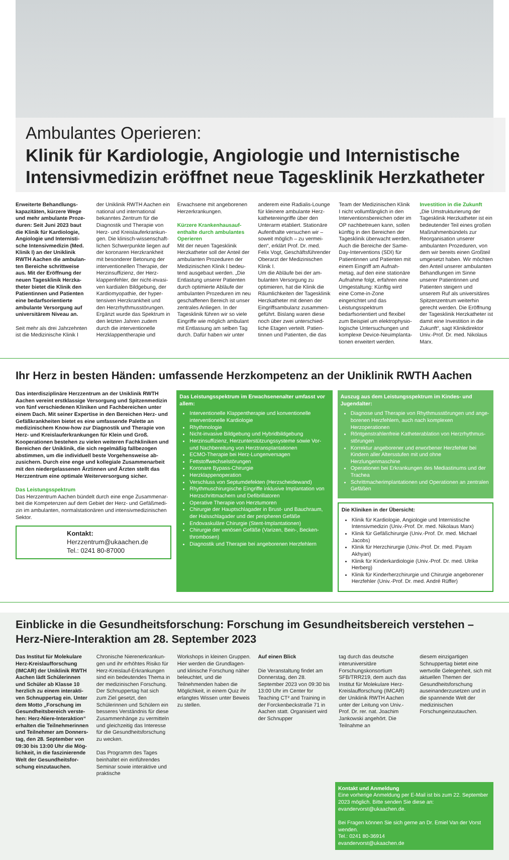Ambulantes Operieren:
Klinik für Kardiologie, Angiologie und Internistische Intensivmedizin eröffnet neue Tagesklinik Herzkatheter
Erweiterte Behandlungs­kapazitäten, kürzere Wege und mehr ambulante Proze­duren: Seit Juni 2023 baut die Klinik für Kardiologie, Angiologie und Internisti­sche Intensivmedizin (Med. Klinik I) an der Uniklinik RWTH Aachen die ambulan­ten Bereiche schrittweise aus. Mit der Eröffnung der neuen Tagesklinik Herzka­theter bietet die Klinik den Patientinnen und Patienten eine bedarfsorientierte ambulante Versorgung auf universitärem Niveau an.
Seit mehr als drei Jahrzehnten ist die Medizinische Klinik I
der Uniklinik RWTH Aachen ein national und international bekanntes Zentrum für die Diagnostik und Therapie von Herz- und Kreislauferkrankun­gen. Die klinisch-wissenschaft­lichen Schwerpunkte liegen auf der koronaren Herzkrankheit mit besonderer Betonung der interventionellen Therapie, der Herzinsuffizienz, der Herz­klappenfehler, der nicht-invasi­ven kardialen Bildgebung, der Kardiomyopathie, der hyper­tensiven Herzkrankheit und den Herzrhythmusstörungen. Ergänzt wurde das Spektrum in den letzten Jahren zudem durch die interventionelle Herzklappentherapie und
Erwachsene mit angeborenen Herzerkrankungen.
Kürzere Krankenhausauf­enthalte durch ambulantes Operieren
Mit der neuen Tagesklinik Herzkatheter soll der Anteil der ambulanten Prozeduren der Medizinischen Klinik I bedeu­tend ausgebaut werden. „Die Entlastung unserer Patienten durch optimierte Abläufe der ambulanten Prozeduren im neu geschaffenen Bereich ist unser zentrales Anliegen. In der Tagesklinik führen wir so viele Eingriffe wie möglich ambulant mit Entlassung am selben Tag durch. Dafür haben wir unter
anderem eine Radialis-Lounge für kleinere ambulante Herz­kathetereingriffe über den Unterarm etabliert. Stationäre Aufenthalte versuchen wir – soweit möglich – zu vermei­den“, erklärt Prof. Dr. med. Felix Vogt, Geschäftsführender Oberarzt der Medizinischen Klinik I.
Um die Abläufe bei der am­bulanten Versorgung zu optimieren, hat die Klinik die Räumlichkeiten der Tagesklinik Herzkatheter mit denen der Eingriffsambulanz zusammen­geführt. Bislang waren diese noch über zwei unterschied­liche Etagen verteilt. Patien­tinnen und Patienten, die das
Team der Medizinischen Klinik I nicht vollumfänglich in den Interventionsbereichen oder im OP nachbetreuen kann, sollen künftig in den Bereichen der Tagesklinik überwacht wer­den. Auch die Bereiche der Same-Day-Interventions (SDI) für Patientinnen und Patienten mit einem Eingriff am Aufnah­metag, auf den eine stationäre Aufnahme folgt, erfahren eine Umgestaltung: Künftig wird eine Come-in-Zone eingerichtet und das Leistungsspektrum bedarfsorientiert und flexibel zum Beispiel um elektrophysio­logische Untersuchungen und komplexe Device-Neuimplanta­tionen erweitert werden.
Investition in die Zukunft
„Die Umstrukturierung der Tagesklinik Herzkatheter ist ein bedeutender Teil eines großen Maßnahmenbündels zur Reorganisation unserer ambulanten Prozeduren, von dem wir bereits einen Großteil umgesetzt haben. Wir möchten den Anteil unserer ambulanten Behandlungen im Sinne unserer Patientinnen und Patienten steigern und unserem Ruf als universitäres Spitzenzentrum weiterhin gerecht werden. Die Eröffnung der Tagesklinik Herzkatheter ist damit eine Investition in die Zukunft“, sagt Klinikdirektor Univ.-Prof. Dr. med. Nikolaus Marx.
Ihr Herz in besten Händen: umfassende Herzkompetenz an der Uniklinik RWTH Aachen
Das interdisziplinäre Herzzentrum an der Uniklinik RWTH Aachen vereint erstklassige Versorgung und Spitzenmedizin von fünf verschiedenen Kliniken und Fachbereichen unter einem Dach. Mit seiner Expertise in den Bereichen Herz- und Gefäßkrankheiten bietet es eine umfassende Palette an medizinischem Know-how zur Diagnostik und Therapie von Herz- und Kreislauferkrankungen für Klein und Groß. Kooperationen bestehen zu vielen weiteren Fachkliniken und Bereichen der Uniklinik, die sich regelmäßig fallbezogen abstimmen, um die individuell beste Vorgehensweise ab­zusichern. Durch eine enge und kollegiale Zusammenarbeit mit den niedergelassenen Ärztinnen und Ärzten stellt das Herzzentrum eine optimale Weiterversorgung sicher.
Das Leistungsspektrum
Das Herzzentrum Aachen bündelt durch eine enge Zusammenar­beit die Kompetenzen auf dem Gebiet der Herz- und Gefäßmedi­zin im ambulanten, normalstationären und intensivmedizinischen Sektor.
Kontakt:
Herzzentrum@ukaachen.de
Tel.: 0241 80-87000
Das Leistungsspektrum im Erwachsenenalter umfasst vor allem:
Interventionelle Klappentherapie und konventionelle interventionelle Kardiologie
Rhythmologie
Nicht-invasive Bildgebung und Hybridbildgebung
Herzinsuffizienz, Herzunterstützungssysteme sowie Vor- und Nachbereitung von Herztransplantationen
ECMO-Therapie bei Herz-Lungenversagen
Fettstoffwechselstörungen
Koronare Bypass-Chirurgie
Herzklappenoperation
Verschluss von Septumdefekten (Herzscheidewand)
Rhythmuschirurgische Eingriffe inklusive Implantation von Herzschrittmachern und Defibrillatoren
Operative Therapie von Herztumoren
Chirurgie der Hauptschlagader in Brust- und Bauchraum, der Halsschlagader und der peripheren Gefäße
Endovaskuläre Chirurgie (Stent-Implantationen)
Chirurgie der venösen Gefäße (Varizen, Bein-, Becken­thrombosen)
Diagnostik und Therapie bei angeborenen Herzfehlern
Auszug aus dem Leistungsspektrum im Kindes- und Jugendalter:
Diagnose und Therapie von Rhythmusstörungen und ange­borenen Herzfehlern, auch nach komplexen Herzoperationen
Röntgenstrahlenfreie Katheterablation von Herzrhythmus­störungen
Korrektur angeborener und erworbener Herzfehler bei Kindern aller Altersstufen mit und ohne Herzlungenmaschine
Operationen bei Erkrankungen des Mediastinums und der Trachea
Schrittmacherimplantationen und Operationen an zentralen Gefäßen
Die Kliniken in der Übersicht:
Klinik für Kardiologie, Angiologie und Internistische Intensivmedizin (Univ.-Prof. Dr. med. Nikolaus Marx)
Klinik für Gefäßchirurgie (Univ.-Prof. Dr. med. Michael Jacobs)
Klinik für Herzchirurgie (Univ.-Prof. Dr. med. Payam Akhyari)
Klinik für Kinderkardiologie (Univ.-Prof. Dr. med. Ulrike Herberg)
Klinik für Kinderherzchirurgie und Chirurgie angeborener Herzfehler (Univ.-Prof. Dr. med. André Rüffer)
Einblicke in die Gesundheitsforschung: Forschung im Gesundheitsbereich verstehen – Herz-Niere-Interaktion am 28. September 2023
Das Institut für Molekulare Herz-Kreislaufforschung (IMCAR) der Uniklinik RWTH Aachen lädt Schülerinnen und Schüler ab Klasse 10 herzlich zu einem interakti­ven Schnuppertag ein. Unter dem Motto „Forschung im Gesundheitsbereich verste­hen: Herz-Niere-Interaktion“ erhalten die Teilnehmerinnen und Teilnehmer am Donners­tag, den 28. September von 09:30 bis 13:00 Uhr die Mög­lichkeit, in die faszinierende Welt der Gesundheitsfor­schung einzutauchen.
Chronische Nierenerkrankun­gen und ihr erhöhtes Risiko für Herz-Kreislauf-Erkrankungen sind ein bedeutendes Thema in der medizinischen Forschung. Der Schnuppertag hat sich zum Ziel gesetzt, den Schülerinnen und Schülern ein besseres Verständnis für diese Zusam­menhänge zu vermitteln und gleichzeitig das Interesse für die Gesundheitsforschung zu wecken.
Das Programm des Tages bein­haltet ein einführendes Seminar sowie interaktive und praktische
Workshops in kleinen Gruppen. Hier werden die Grundlagen- und klinische Forschung näher beleuchtet, und die Teilnehmen­den haben die Möglichkeit, in einem Quiz ihr erlangtes Wissen unter Beweis zu stellen.
Auf einen Blick
Die Veranstaltung findet am Donnerstag, den 28. September 2023 von 09:30 bis 13:00 Uhr im Center for Teaching CT² and Training in der Forckenbeck­straße 71 in Aachen statt. Organisiert wird der Schnupper­
tag durch das deutsche interuni­versitäre Forschungskonsortium SFB/TRR219, dem auch das Institut für Molekulare Herz-Kreislaufforschung (IMCAR) der Uniklinik RWTH Aachen unter der Leitung von Univ.-Prof. Dr. rer. nat. Joachim Jankowski angehört. Die Teilnahme an
diesem einzigartigen Schnupper­tag bietet eine wertvolle Gelegenheit, sich mit aktuellen Themen der Gesundheitsfor­schung auseinanderzusetzen und in die spannende Welt der medizinischen Forschungeinzu­tauchen.
Kontakt und Anmeldung
Eine vorherige Anmeldung per E-Mail ist bis zum 22. September 2023 möglich. Bitte senden Sie diese an: evandervorst@ukaachen.de.
Bei Fragen können Sie sich gerne an Dr. Emiel Van der Vorst wenden.
Tel.: 0241 80-36914
evandervorst@ukaachen.de